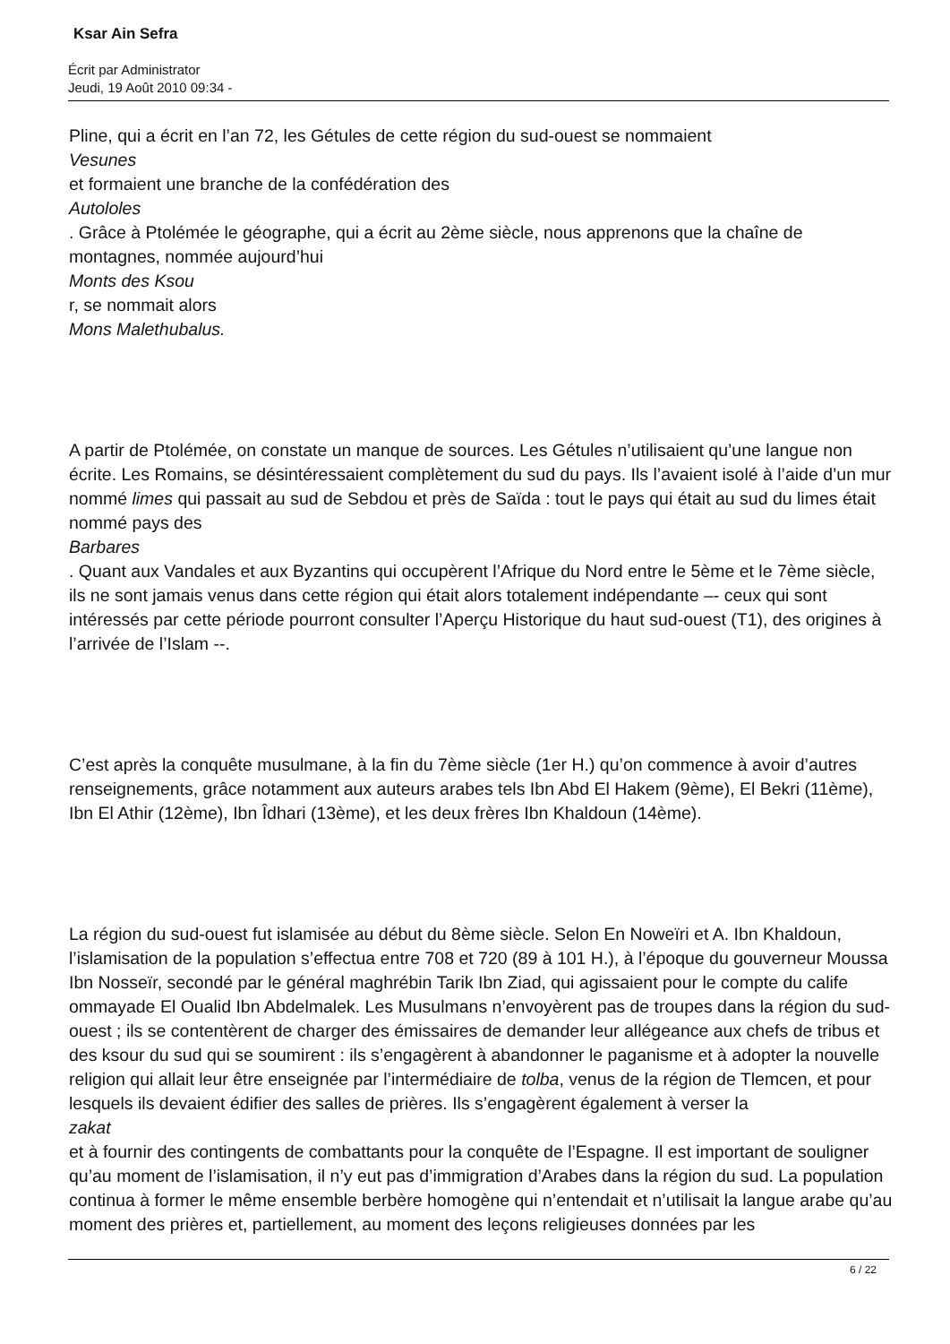Ksar Ain Sefra
Écrit par Administrator
Jeudi, 19 Août 2010 09:34 -
Pline, qui a écrit en l’an 72, les Gétules de cette région du sud-ouest se nommaient
Vesunes
et formaient une branche de la confédération des
Autololes
. Grâce à Ptolémée le géographe, qui a écrit au 2ème siècle, nous apprenons que la chaîne de montagnes, nommée aujourd’hui
Monts des Ksou
r, se nommait alors
Mons Malethubalus.
A partir de Ptolémée, on constate un manque de sources. Les Gétules n’utilisaient qu’une langue non écrite. Les Romains, se désintéressaient complètement du sud du pays. Ils l’avaient isolé à l’aide d’un mur nommé limes qui passait au sud de Sebdou et près de Saïda : tout le pays qui était au sud du limes était nommé pays des
Barbares
. Quant aux Vandales et aux Byzantins qui occupèrent l’Afrique du Nord entre le 5ème et le 7ème siècle, ils ne sont jamais venus dans cette région qui était alors totalement indépendante –- ceux qui sont intéressés par cette période pourront consulter l’Aperçu Historique du haut sud-ouest (T1), des origines à l’arrivée de l’Islam --.
C’est après la conquête musulmane, à la fin du 7ème siècle (1er H.) qu’on commence à avoir d’autres renseignements, grâce notamment aux auteurs arabes tels Ibn Abd El Hakem (9ème), El Bekri (11ème), Ibn El Athir (12ème), Ibn Îdhari (13ème), et les deux frères Ibn Khaldoun (14ème).
La région du sud-ouest fut islamisée au début du 8ème siècle. Selon En Noweïri et A. Ibn Khaldoun, l’islamisation de la population s’effectua entre 708 et 720 (89 à 101 H.), à l’époque du gouverneur Moussa Ibn Nosseïr, secondé par le général maghrébin Tarik Ibn Ziad, qui agissaient pour le compte du calife ommayade El Oualid Ibn Abdelmalek. Les Musulmans n’envoyèrent pas de troupes dans la région du sud-ouest ; ils se contentèrent de charger des émissaires de demander leur allégeance aux chefs de tribus et des ksour du sud qui se soumirent : ils s’engagèrent à abandonner le paganisme et à adopter la nouvelle religion qui allait leur être enseignée par l’intermédiaire de tolba, venus de la région de Tlemcen, et pour lesquels ils devaient édifier des salles de prières. Ils s’engagèrent également à verser la
zakat
et à fournir des contingents de combattants pour la conquête de l’Espagne. Il est important de souligner qu’au moment de l’islamisation, il n’y eut pas d’immigration d’Arabes dans la région du sud. La population continua à former le même ensemble berbère homogène qui n’entendait et n’utilisait la langue arabe qu’au moment des prières et, partiellement, au moment des leçons religieuses données par les
6 / 22